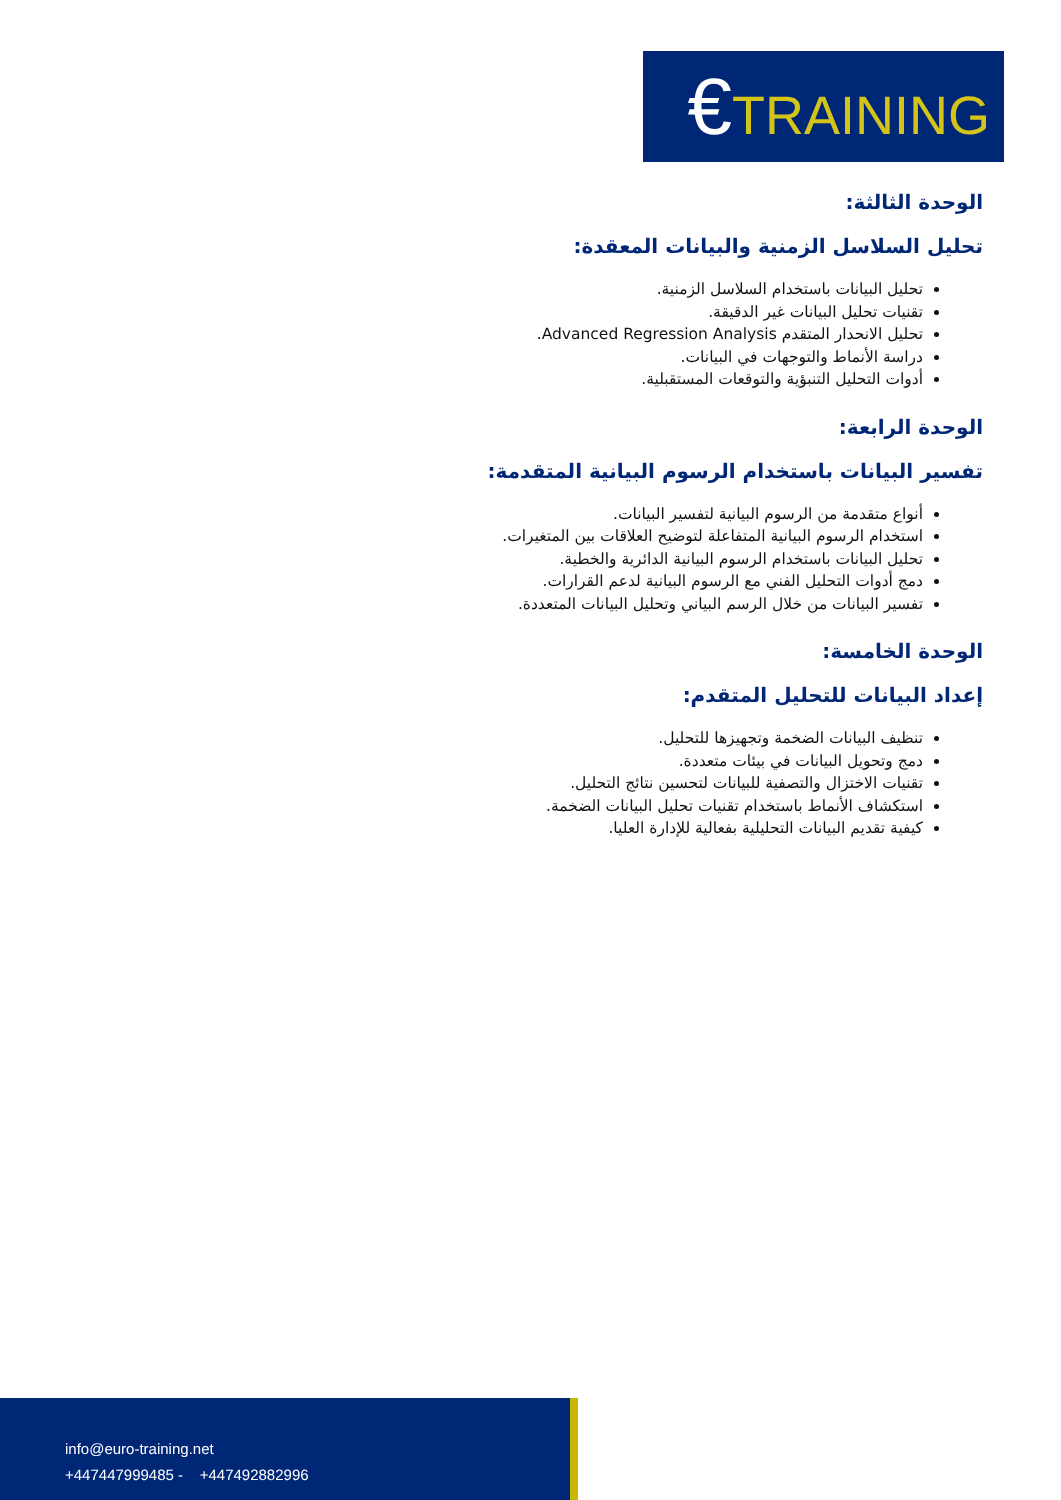€TRAINING
الوحدة الثالثة:
تحليل السلاسل الزمنية والبيانات المعقدة:
تحليل البيانات باستخدام السلاسل الزمنية.
تقنيات تحليل البيانات غير الدقيقة.
تحليل الانحدار المتقدم Advanced Regression Analysis.
دراسة الأنماط والتوجهات في البيانات.
أدوات التحليل التنبؤية والتوقعات المستقبلية.
الوحدة الرابعة:
تفسير البيانات باستخدام الرسوم البيانية المتقدمة:
أنواع متقدمة من الرسوم البيانية لتفسير البيانات.
استخدام الرسوم البيانية المتفاعلة لتوضيح العلاقات بين المتغيرات.
تحليل البيانات باستخدام الرسوم البيانية الدائرية والخطية.
دمج أدوات التحليل الفني مع الرسوم البيانية لدعم القرارات.
تفسير البيانات من خلال الرسم البياني وتحليل البيانات المتعددة.
الوحدة الخامسة:
إعداد البيانات للتحليل المتقدم:
تنظيف البيانات الضخمة وتجهيزها للتحليل.
دمج وتحويل البيانات في بيئات متعددة.
تقنيات الاختزال والتصفية للبيانات لتحسين نتائج التحليل.
استكشاف الأنماط باستخدام تقنيات تحليل البيانات الضخمة.
كيفية تقديم البيانات التحليلية بفعالية للإدارة العليا.
info@euro-training.net
+447447999485 - +447492882996